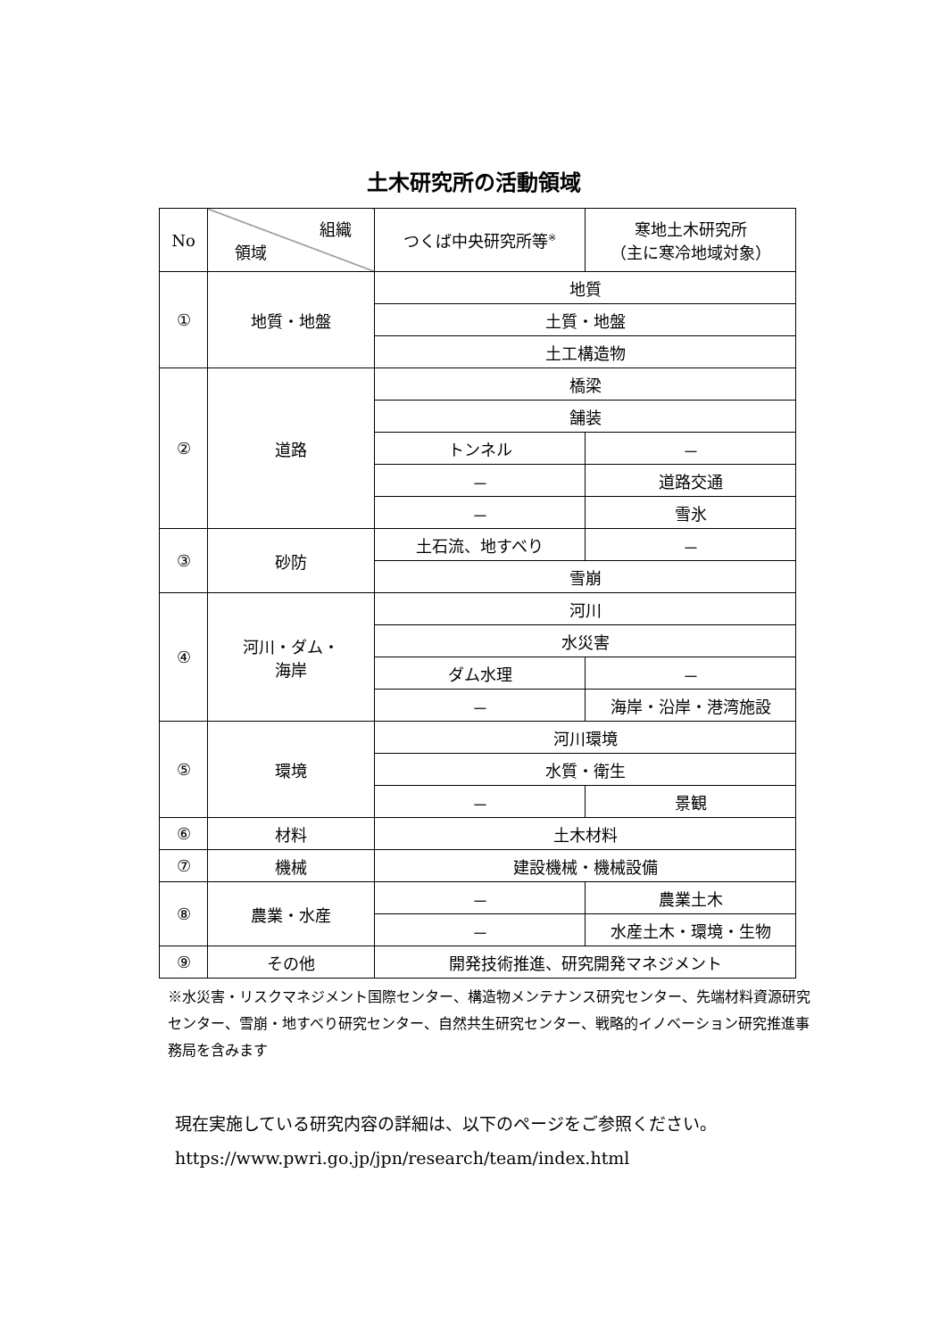土木研究所の活動領域
| No | 組織 領域 | つくば中央研究所等<sup>※</sup> | 寒地土木研究所 （主に寒冷地域対象） |
| --- | --- | --- | --- |
| ① | 地質・地盤 | 地質 | |
| | | 土質・地盤 | |
| | | 土工構造物 | |
| ② | 道路 | 橋梁 | |
| | | 舗装 | |
| | | トンネル | － |
| | | － | 道路交通 |
| | | － | 雪氷 |
| ③ | 砂防 | 土石流、地すべり | － |
| | | 雪崩 | |
| ④ | 河川・ダム・ 海岸 | 河川 | |
| | | 水災害 | |
| | | ダム水理 | － |
| | | － | 海岸・沿岸・港湾施設 |
| ⑤ | 環境 | 河川環境 | |
| | | 水質・衛生 | |
| | | － | 景観 |
| ⑥ | 材料 | 土木材料 | |
| ⑦ | 機械 | 建設機械・機械設備 | |
| ⑧ | 農業・水産 | － | 農業土木 |
| | | － | 水産土木・環境・生物 |
| ⑨ | その他 | 開発技術推進、研究開発マネジメント | |
※水災害・リスクマネジメント国際センター、構造物メンテナンス研究センター、先端材料資源研究センター、雪崩・地すべり研究センター、自然共生研究センター、戦略的イノベーション研究推進事務局を含みます
現在実施している研究内容の詳細は、以下のページをご参照ください。
https://www.pwri.go.jp/jpn/research/team/index.html